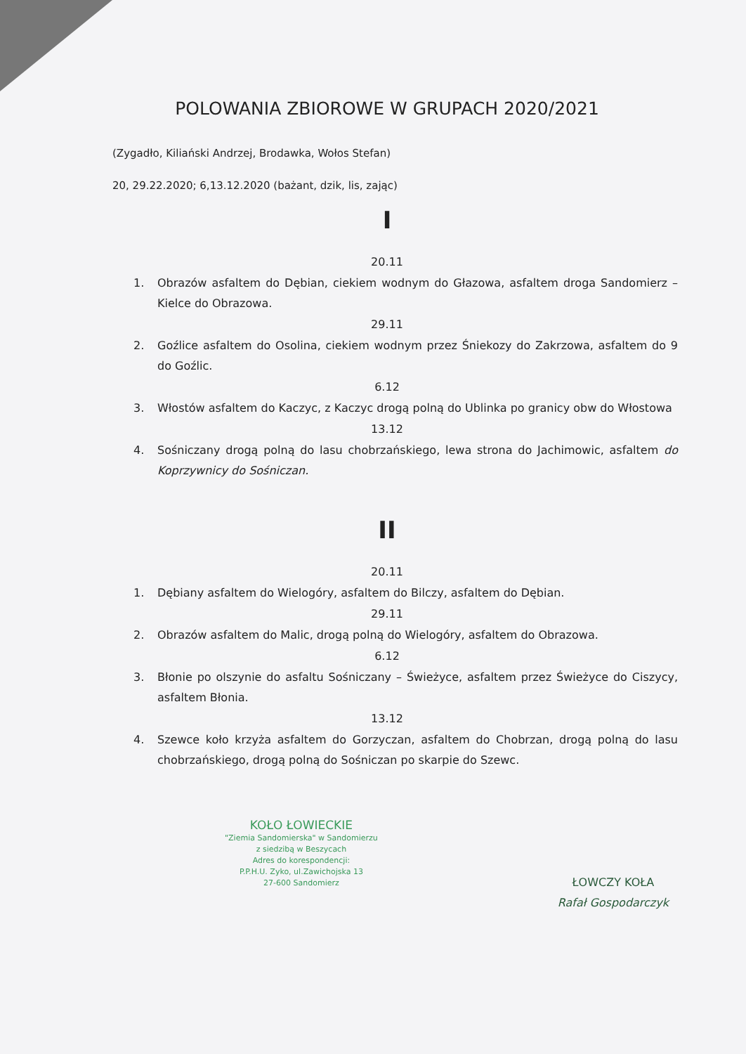POLOWANIA ZBIOROWE W GRUPACH 2020/2021
(Zygadło, Kiliański Andrzej, Brodawka, Wołos Stefan)
20, 29.22.2020; 6,13.12.2020 (bażant, dzik, lis, zając)
I
20.11
1. Obrazów asfaltem do Dębian, ciekiem wodnym do Głazowa, asfaltem droga Sandomierz – Kielce do Obrazowa.
29.11
2. Goźlice asfaltem do Osolina, ciekiem wodnym przez Śniekozy do Zakrzowa, asfaltem do 9 do Goźlic.
6.12
3. Włostów asfaltem do Kaczyc, z Kaczyc drogą polną do Ublinka po granicy obw do Włostowa
13.12
4. Sośniczany drogą polną do lasu chobrzańskiego, lewa strona do Jachimowic, asfaltem do Koprzywnicy do Sośniczan.
II
20.11
1. Dębiany asfaltem do Wielogóry, asfaltem do Bilczy, asfaltem do Dębian.
29.11
2. Obrazów asfaltem do Malic, drogą polną do Wielogóry, asfaltem do Obrazowa.
6.12
3. Błonie po olszynie do asfaltu Sośniczany – Świeżyce, asfaltem przez Świeżyce do Ciszycy, asfaltem Błonia.
13.12
4. Szewce koło krzyża asfaltem do Gorzyczan, asfaltem do Chobrzan, drogą polną do lasu chobrzańskiego, drogą polną do Sośniczan po skarpie do Szewc.
KOŁO ŁOWIECKIE
"Ziemia Sandomierska" w Sandomierzu
z siedzibą w Beszycach
Adres do korespondencji:
P.P.H.U. Zyko, ul.Zawichojska 13
27-600 Sandomierz
ŁOWCZY KOŁA
Rafał Gospodarczyk